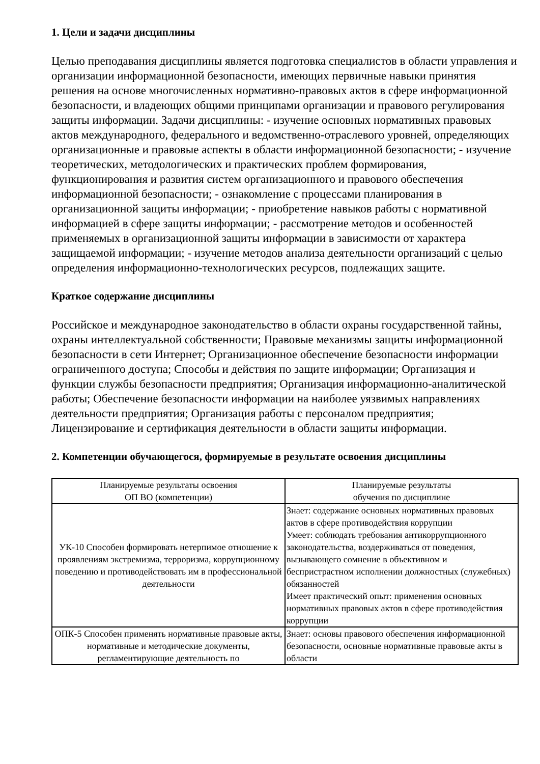1. Цели и задачи дисциплины
Целью преподавания дисциплины является подготовка специалистов в области управления и организации информационной безопасности, имеющих первичные навыки принятия решения на основе многочисленных нормативно-правовых актов в сфере информационной безопасности, и владеющих общими принципами организации и правового регулирования защиты информации. Задачи дисциплины: - изучение основных нормативных правовых актов международного, федерального и ведомственно-отраслевого уровней, определяющих организационные и правовые аспекты в области информационной безопасности; - изучение теоретических, методологических и практических проблем формирования, функционирования и развития систем организационного и правового обеспечения информационной безопасности; - ознакомление с процессами планирования в организационной защиты информации; - приобретение навыков работы с нормативной информацией в сфере защиты информации; - рассмотрение методов и особенностей применяемых в организационной защиты информации в зависимости от характера защищаемой информации; - изучение методов анализа деятельности организаций с целью определения информационно-технологических ресурсов, подлежащих защите.
Краткое содержание дисциплины
Российское и международное законодательство в области охраны государственной тайны, охраны интеллектуальной собственности; Правовые механизмы защиты информационной безопасности в сети Интернет; Организационное обеспечение безопасности информации ограниченного доступа; Способы и действия по защите информации; Организация и функции службы безопасности предприятия; Организация информационно-аналитической работы; Обеспечение безопасности информации на наиболее уязвимых направлениях деятельности предприятия; Организация работы с персоналом предприятия; Лицензирование и сертификация деятельности в области защиты информации.
2. Компетенции обучающегося, формируемые в результате освоения дисциплины
| Планируемые результаты освоения ОП ВО (компетенции) | Планируемые результаты обучения по дисциплине |
| --- | --- |
| УК-10 Способен формировать нетерпимое отношение к проявлениям экстремизма, терроризма, коррупционному поведению и противодействовать им в профессиональной деятельности | Знает: содержание основных нормативных правовых актов в сфере противодействия коррупции Умеет: соблюдать требования антикоррупционного законодательства, воздерживаться от поведения, вызывающего сомнение в объективном и беспристрастном исполнении должностных (служебных) обязанностей Имеет практический опыт: применения основных нормативных правовых актов в сфере противодействия коррупции |
| ОПК-5 Способен применять нормативные правовые акты, нормативные и методические документы, регламентирующие деятельность по | Знает: основы правового обеспечения информационной безопасности, основные нормативные правовые акты в области |